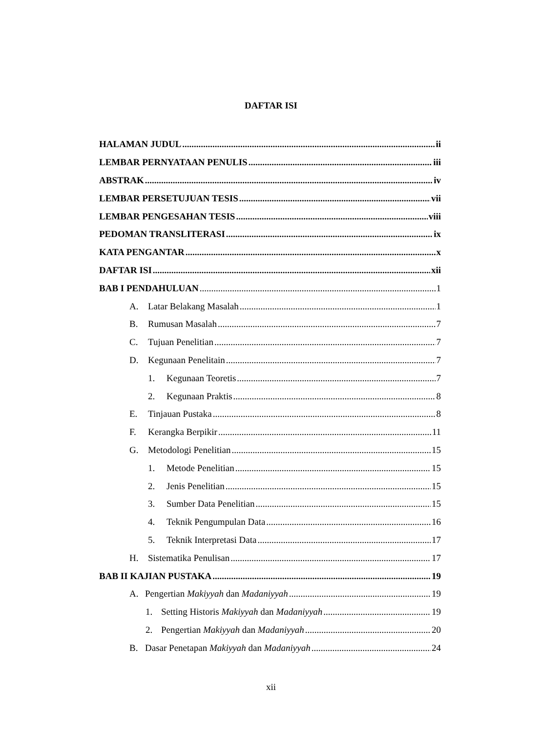DAFTAR ISI
HALAMAN JUDUL ii
LEMBAR PERNYATAAN PENULIS iii
ABSTRAK iv
LEMBAR PERSETUJUAN TESIS vii
LEMBAR PENGESAHAN TESIS viii
PEDOMAN TRANSLITERASI ix
KATA PENGANTAR x
DAFTAR ISI xii
BAB I PENDAHULUAN 1
A. Latar Belakang Masalah 1
B. Rumusan Masalah 7
C. Tujuan Penelitian 7
D. Kegunaan Penelitain 7
1. Kegunaan Teoretis 7
2. Kegunaan Praktis 8
E. Tinjauan Pustaka 8
F. Kerangka Berpikir 11
G. Metodologi Penelitian 15
1. Metode Penelitian 15
2. Jenis Penelitian 15
3. Sumber Data Penelitian 15
4. Teknik Pengumpulan Data 16
5. Teknik Interpretasi Data 17
H. Sistematika Penulisan 17
BAB II KAJIAN PUSTAKA 19
A. Pengertian Makiyyah dan Madaniyyah 19
1. Setting Historis Makiyyah dan Madaniyyah 19
2. Pengertian Makiyyah dan Madaniyyah 20
B. Dasar Penetapan Makiyyah dan Madaniyyah 24
xii